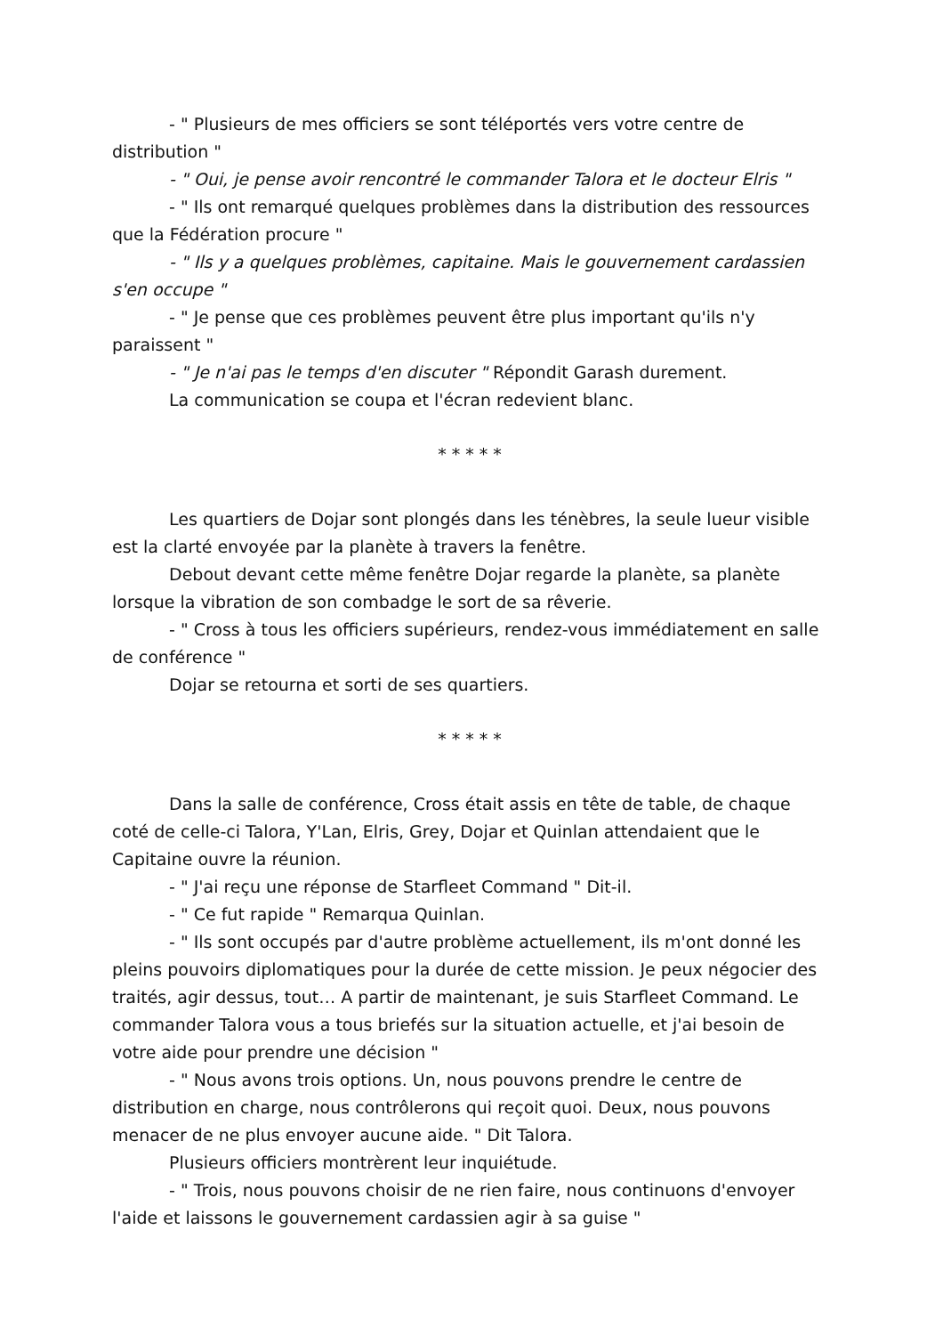- " Plusieurs de mes officiers se sont téléportés vers votre centre de distribution "
- " Oui, je pense avoir rencontré le commander Talora et le docteur Elris "
- " Ils ont remarqué quelques problèmes dans la distribution des ressources que la Fédération procure "
- " Ils y a quelques problèmes, capitaine. Mais le gouvernement cardassien s'en occupe "
- " Je pense que ces problèmes peuvent être plus important qu'ils n'y paraissent "
- " Je n'ai pas le temps d'en discuter " Répondit Garash durement.
La communication se coupa et l'écran redevient blanc.
* * * * *
Les quartiers de Dojar sont plongés dans les ténèbres, la seule lueur visible est la clarté envoyée par la planète à travers la fenêtre.
Debout devant cette même fenêtre Dojar regarde la planète, sa planète lorsque la vibration de son combadge le sort de sa rêverie.
- " Cross à tous les officiers supérieurs, rendez-vous immédiatement en salle de conférence "
Dojar se retourna et sorti de ses quartiers.
* * * * *
Dans la salle de conférence, Cross était assis en tête de table, de chaque coté de celle-ci Talora, Y'Lan, Elris, Grey, Dojar et Quinlan attendaient que le Capitaine ouvre la réunion.
- " J'ai reçu une réponse de Starfleet Command " Dit-il.
- " Ce fut rapide " Remarqua Quinlan.
- " Ils sont occupés par d'autre problème actuellement, ils m'ont donné les pleins pouvoirs diplomatiques pour la durée de cette mission. Je peux négocier des traités, agir dessus, tout… A partir de maintenant, je suis Starfleet Command. Le commander Talora vous a tous briefés sur la situation actuelle, et j'ai besoin de votre aide pour prendre une décision "
- " Nous avons trois options. Un, nous pouvons prendre le centre de distribution en charge, nous contrôlerons qui reçoit quoi. Deux, nous pouvons menacer de ne plus envoyer aucune aide. " Dit Talora.
Plusieurs officiers montrèrent leur inquiétude.
- " Trois, nous pouvons choisir de ne rien faire, nous continuons d'envoyer l'aide et laissons le gouvernement cardassien agir à sa guise "